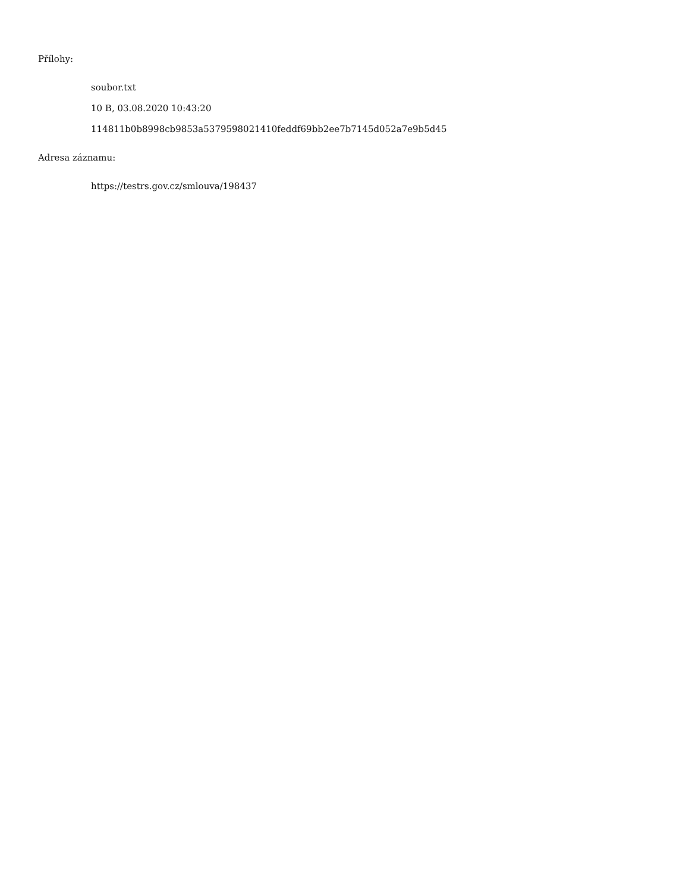Přílohy:
soubor.txt
10 B, 03.08.2020 10:43:20
114811b0b8998cb9853a5379598021410feddf69bb2ee7b7145d052a7e9b5d45
Adresa záznamu:
https://testrs.gov.cz/smlouva/198437